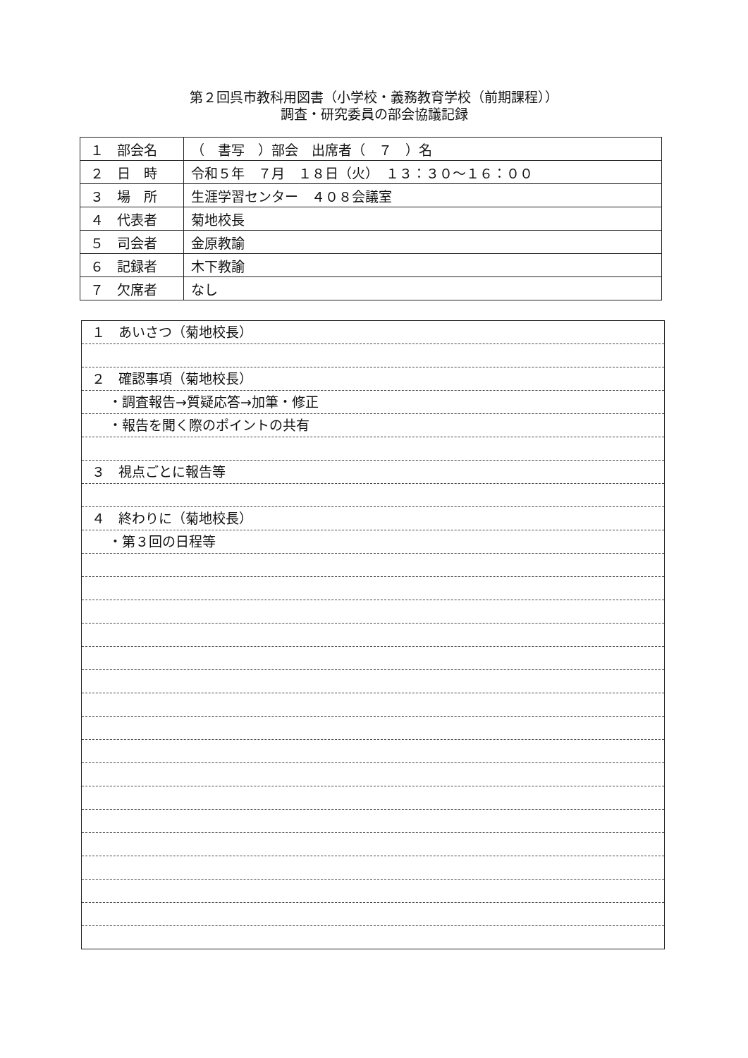第２回呉市教科用図書（小学校・義務教育学校（前期課程））
調査・研究委員の部会協議記録
| １ 部会名 | （ 書写 ）部会 出席者（ ７ ）名 |
| ２ 日 時 | 令和５年 ７月 １８日（火） １３：３０～１６：００ |
| ３ 場 所 | 生涯学習センター ４０８会議室 |
| ４ 代表者 | 菊地校長 |
| ５ 司会者 | 金原教諭 |
| ６ 記録者 | 木下教諭 |
| ７ 欠席者 | なし |
１　あいさつ（菊地校長）
２　確認事項（菊地校長）
・調査報告→質疑応答→加筆・修正
・報告を聞く際のポイントの共有
３　視点ごとに報告等
４　終わりに（菊地校長）
・第３回の日程等